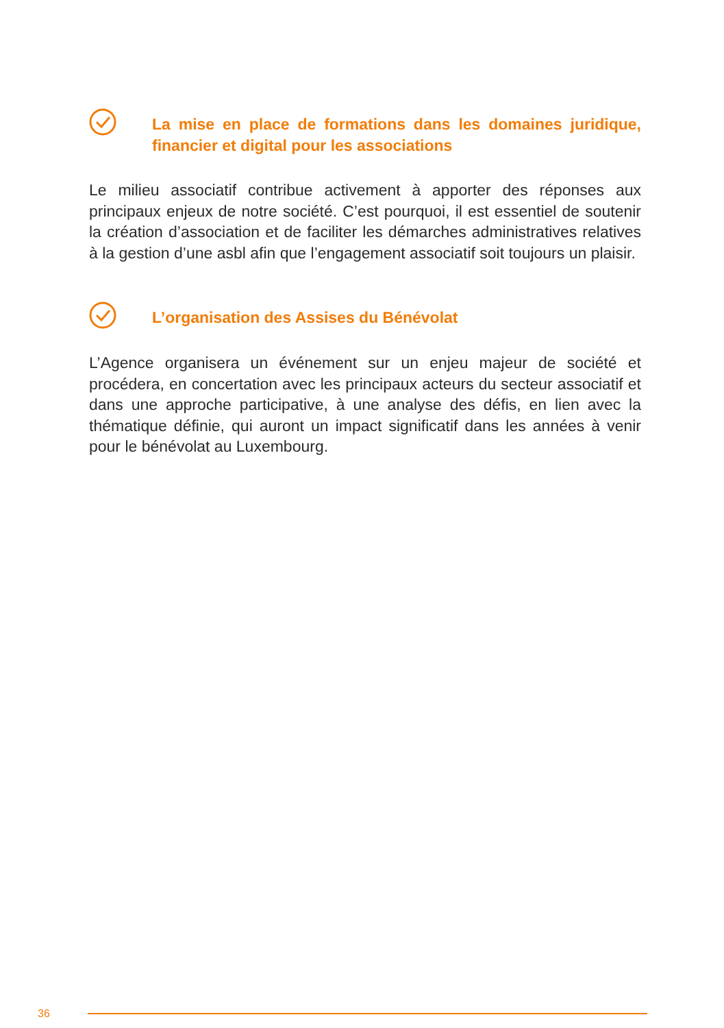La mise en place de formations dans les domaines juridique, financier et digital pour les associations
Le milieu associatif contribue activement à apporter des réponses aux principaux enjeux de notre société. C’est pourquoi, il est essentiel de soutenir la création d’association et de faciliter les démarches administratives relatives à la gestion d’une asbl afin que l’engagement associatif soit toujours un plaisir.
L’organisation des Assises du Bénévolat
L’Agence organisera un événement sur un enjeu majeur de société et procédera, en concertation avec les principaux acteurs du secteur associatif et dans une approche participative, à une analyse des défis, en lien avec la thématique définie, qui auront un impact significatif dans les années à venir pour le bénévolat au Luxembourg.
36